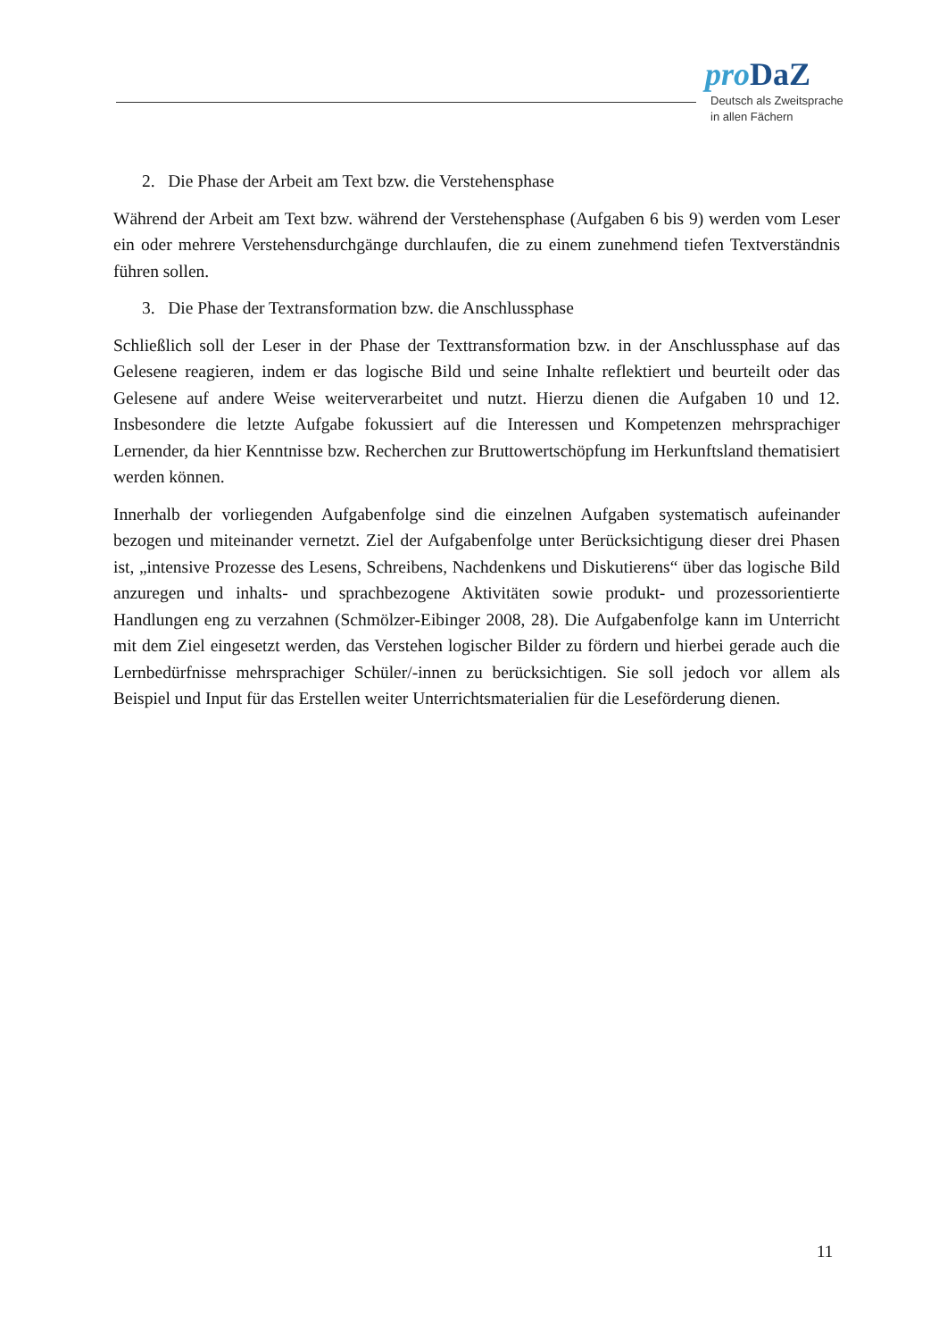pro DaZ
Deutsch als Zweitsprache
in allen Fächern
2. Die Phase der Arbeit am Text bzw. die Verstehensphase
Während der Arbeit am Text bzw. während der Verstehensphase (Aufgaben 6 bis 9) werden vom Leser ein oder mehrere Verstehensdurchgänge durchlaufen, die zu einem zunehmend tiefen Textverständnis führen sollen.
3. Die Phase der Textransformation bzw. die Anschlussphase
Schließlich soll der Leser in der Phase der Texttransformation bzw. in der Anschlussphase auf das Gelesene reagieren, indem er das logische Bild und seine Inhalte reflektiert und beurteilt oder das Gelesene auf andere Weise weiterverarbeitet und nutzt. Hierzu dienen die Aufgaben 10 und 12. Insbesondere die letzte Aufgabe fokussiert auf die Interessen und Kompetenzen mehrsprachiger Lernender, da hier Kenntnisse bzw. Recherchen zur Bruttowertschöpfung im Herkunftsland thematisiert werden können.
Innerhalb der vorliegenden Aufgabenfolge sind die einzelnen Aufgaben systematisch aufeinander bezogen und miteinander vernetzt. Ziel der Aufgabenfolge unter Berücksichtigung dieser drei Phasen ist, „intensive Prozesse des Lesens, Schreibens, Nachdenkens und Diskutierens“ über das logische Bild anzuregen und inhalts- und sprachbezogene Aktivitäten sowie produkt- und prozessorientierte Handlungen eng zu verzahnen (Schmölzer-Eibinger 2008, 28). Die Aufgabenfolge kann im Unterricht mit dem Ziel eingesetzt werden, das Verstehen logischer Bilder zu fördern und hierbei gerade auch die Lernbedürfnisse mehrsprachiger Schüler/-innen zu berücksichtigen. Sie soll jedoch vor allem als Beispiel und Input für das Erstellen weiter Unterrichtsmaterialien für die Leseförderung dienen.
11